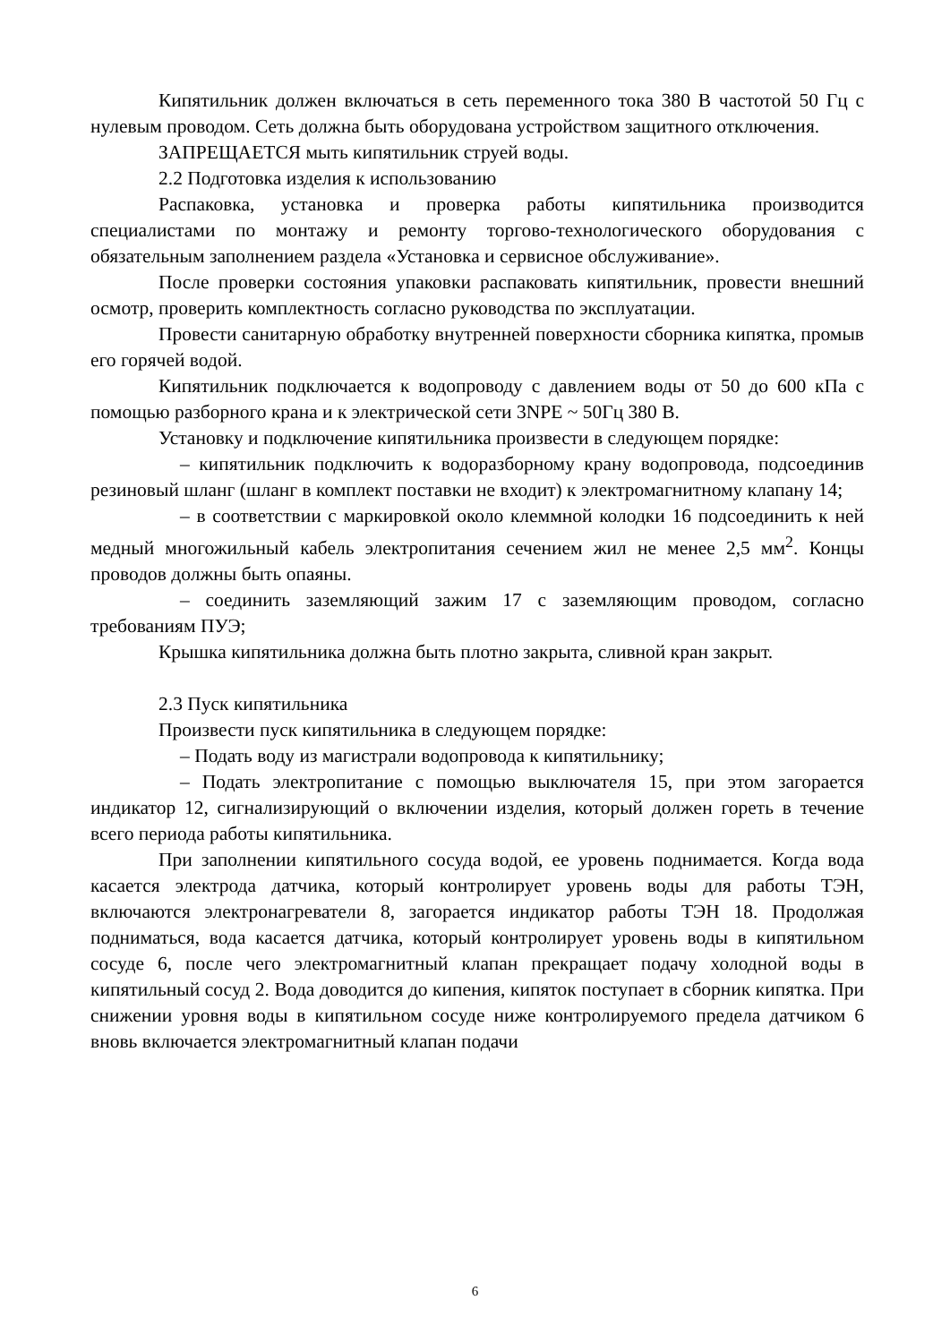Кипятильник должен включаться в сеть переменного тока 380 В частотой 50 Гц с нулевым проводом. Сеть должна быть оборудована устройством защитного отключения.
ЗАПРЕЩАЕТСЯ мыть кипятильник струей воды.
2.2 Подготовка изделия к использованию
Распаковка, установка и проверка работы кипятильника производится специалистами по монтажу и ремонту торгово-технологического оборудования с обязательным заполнением раздела «Установка и сервисное обслуживание».
После проверки состояния упаковки распаковать кипятильник, провести внешний осмотр, проверить комплектность согласно руководства по эксплуатации.
Провести санитарную обработку внутренней поверхности сборника кипятка, промыв его горячей водой.
Кипятильник подключается к водопроводу с давлением воды от 50 до 600 кПа с помощью разборного крана и к электрической сети 3NPE ~ 50Гц 380 В.
Установку и подключение кипятильника произвести в следующем порядке:
– кипятильник подключить к водоразборному крану водопровода, подсоединив резиновый шланг (шланг в комплект поставки не входит) к электромагнитному клапану 14;
– в соответствии с маркировкой около клеммной колодки 16 подсоединить к ней медный многожильный кабель электропитания сечением жил не менее 2,5 мм<sup>2</sup>. Концы проводов должны быть опаяны.
– соединить заземляющий зажим 17 с заземляющим проводом, согласно требованиям ПУЭ;
Крышка кипятильника должна быть плотно закрыта, сливной кран закрыт.
2.3 Пуск кипятильника
Произвести пуск кипятильника в следующем порядке:
– Подать воду из магистрали водопровода к кипятильнику;
– Подать электропитание с помощью выключателя 15, при этом загорается индикатор 12, сигнализирующий о включении изделия, который должен гореть в течение всего периода работы кипятильника.
При заполнении кипятильного сосуда водой, ее уровень поднимается. Когда вода касается электрода датчика, который контролирует уровень воды для работы ТЭН, включаются электронагреватели 8, загорается индикатор работы ТЭН 18. Продолжая подниматься, вода касается датчика, который контролирует уровень воды в кипятильном сосуде 6, после чего электромагнитный клапан прекращает подачу холодной воды в кипятильный сосуд 2. Вода доводится до кипения, кипяток поступает в сборник кипятка. При снижении уровня воды в кипятильном сосуде ниже контролируемого предела датчиком 6 вновь включается электромагнитный клапан подачи
6